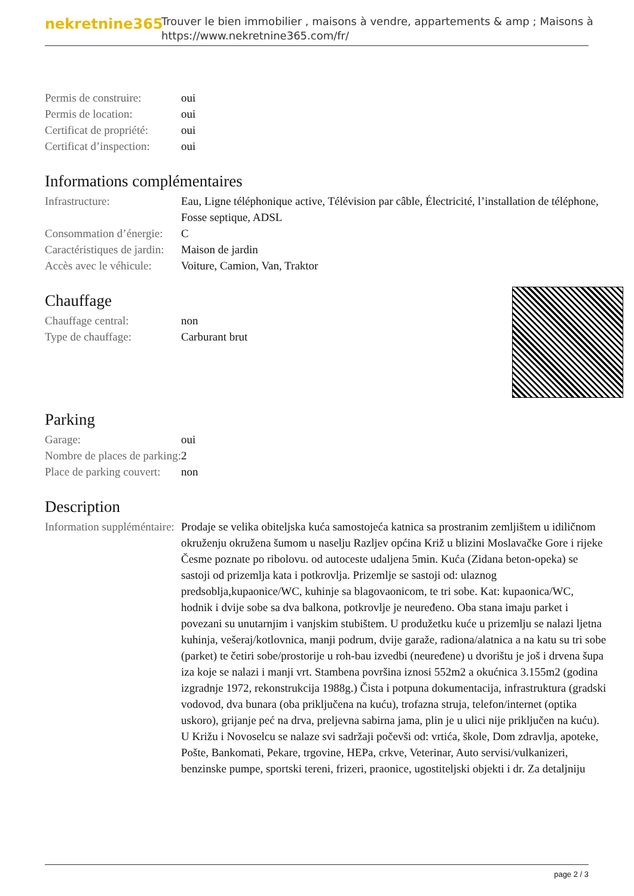nekretnine365
Trouver le bien immobilier , maisons à vendre, appartements & amp ; Maisons à
https://www.nekretnine365.com/fr/
| Permis de construire: | oui |
| Permis de location: | oui |
| Certificat de propriété: | oui |
| Certificat d’inspection: | oui |
Informations complémentaires
| Infrastructure: | Eau, Ligne téléphonique active, Télévision par câble, Électricité, l’installation de téléphone, Fosse septique, ADSL |
| Consommation d’énergie: | C |
| Caractéristiques de jardin: | Maison de jardin |
| Accès avec le véhicule: | Voiture, Camion, Van, Traktor |
Chauffage
| Chauffage central: | non |
| Type de chauffage: | Carburant brut |
Parking
| Garage: | oui |
| Nombre de places de parking: | 2 |
| Place de parking couvert: | non |
Description
| Information suppléméntaire: | Prodaje se velika obiteljska kuća samostojeća katnica sa prostranim zemljištem u idiličnom okruženju okružena šumom u naselju Razljev općina Križ u blizini Moslavačke Gore i rijeke Česme poznate po ribolovu. od autoceste udaljena 5min. Kuća (Zidana beton-opeka) se sastoji od prizemlja kata i potkrovlja. Prizemlje se sastoji od: ulaznog predsoblja,kupaonice/WC, kuhinje sa blagovaonicom, te tri sobe. Kat: kupaonica/WC, hodnik i dvije sobe sa dva balkona, potkrovlje je neuređeno. Oba stana imaju parket i povezani su unutarnjim i vanjskim stubištem. U produžetku kuće u prizemlju se nalazi ljetna kuhinja, vešeraj/kotlovnica, manji podrum, dvije garaže, radiona/alatnica a na katu su tri sobe (parket) te četiri sobe/prostorije u roh-bau izvedbi (neuređene) u dvorištu je još i drvena šupa iza koje se nalazi i manji vrt. Stambena površina iznosi 552m2 a okućnica 3.155m2 (godina izgradnje 1972, rekonstrukcija 1988g.) Čista i potpuna dokumentacija, infrastruktura (gradski vodovod, dva bunara (oba priključena na kuću), trofazna struja, telefon/internet (optika uskoro), grijanje peć na drva, preljevna sabirna jama, plin je u ulici nije priključen na kuću). U Križu i Novoselcu se nalaze svi sadržaji počevši od: vrtića, škole, Dom zdravlja, apoteke, Pošte, Bankomati, Pekare, trgovine, HEPa, crkve, Veterinar, Auto servisi/vulkanizeri, benzinske pumpe, sportski tereni, frizeri, praonice, ugostiteljski objekti i dr. Za detaljniju |
page 2 / 3